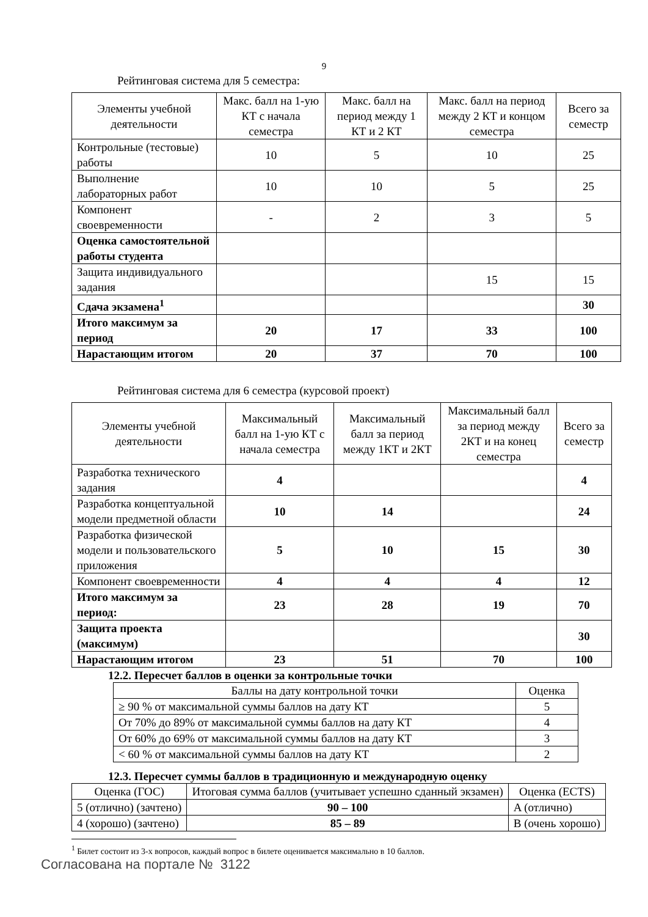9
Рейтинговая система для 5 семестра:
| Элементы учебной деятельности | Макс. балл на 1-ую КТ с начала семестра | Макс. балл на период между 1 КТ и 2 КТ | Макс. балл на период между 2 КТ и концом семестра | Всего за семестр |
| --- | --- | --- | --- | --- |
| Контрольные (тестовые) работы | 10 | 5 | 10 | 25 |
| Выполнение лабораторных работ | 10 | 10 | 5 | 25 |
| Компонент своевременности | - | 2 | 3 | 5 |
| Оценка самостоятельной работы студента | | | | |
| Защита индивидуального задания | | | 15 | 15 |
| Сдача экзамена<sup>1</sup> | | | | 30 |
| Итого максимум за период | 20 | 17 | 33 | 100 |
| Нарастающим итогом | 20 | 37 | 70 | 100 |
Рейтинговая система для 6 семестра (курсовой проект)
| Элементы учебной деятельности | Максимальный балл на 1-ую КТ с начала семестра | Максимальный балл за период между 1КТ и 2КТ | Максимальный балл за период между 2КТ и на конец семестра | Всего за семестр |
| --- | --- | --- | --- | --- |
| Разработка технического задания | 4 | | | 4 |
| Разработка концептуальной модели предметной области | 10 | 14 | | 24 |
| Разработка физической модели и пользовательского приложения | 5 | 10 | 15 | 30 |
| Компонент своевременности | 4 | 4 | 4 | 12 |
| Итого максимум за период: | 23 | 28 | 19 | 70 |
| Защита проекта (максимум) | | | | 30 |
| Нарастающим итогом | 23 | 51 | 70 | 100 |
12.2. Пересчет баллов в оценки за контрольные точки
| Баллы на дату контрольной точки | Оценка |
| --- | --- |
| ≥ 90 % от максимальной суммы баллов на дату КТ | 5 |
| От 70% до 89% от максимальной суммы баллов на дату КТ | 4 |
| От 60% до 69% от максимальной суммы баллов на дату КТ | 3 |
| < 60 % от максимальной суммы баллов на дату КТ | 2 |
12.3. Пересчет суммы баллов в традиционную и международную оценку
| Оценка (ГОС) | Итоговая сумма баллов (учитывает успешно сданный экзамен) | Оценка (ECTS) |
| --- | --- | --- |
| 5 (отлично) (зачтено) | 90 – 100 | A (отлично) |
| 4 (хорошо) (зачтено) | 85 – 89 | B (очень хорошо) |
<sup>1</sup> Билет состоит из 3-х вопросов, каждый вопрос в билете оценивается максимально в 10 баллов.
Согласована на портале № 3122